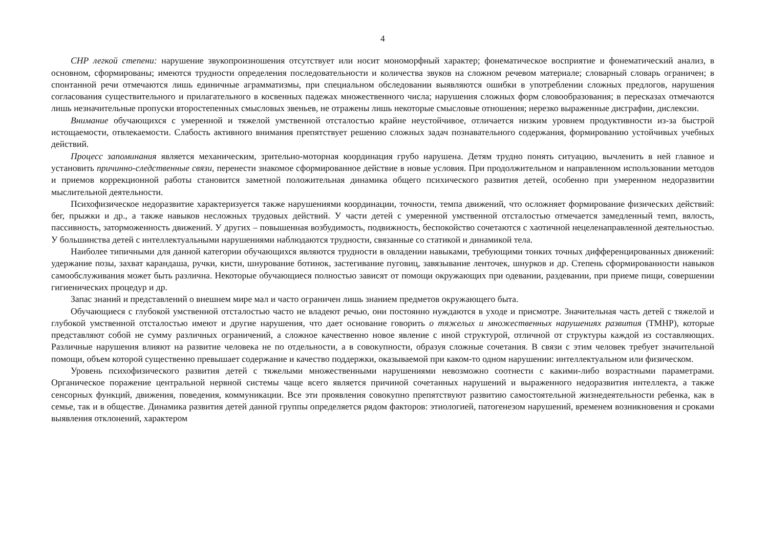4
СНР легкой степени: нарушение звукопроизношения отсутствует или носит мономорфный характер; фонематическое восприятие и фонематический анализ, в основном, сформированы; имеются трудности определения последовательности и количества звуков на сложном речевом материале; словарный словарь ограничен; в спонтанной речи отмечаются лишь единичные аграмматизмы, при специальном обследовании выявляются ошибки в употреблении сложных предлогов, нарушения согласования существительного и прилагательного в косвенных падежах множественного числа; нарушения сложных форм словообразования; в пересказах отмечаются лишь незначительные пропуски второстепенных смысловых звеньев, не отражены лишь некоторые смысловые отношения; нерезко выраженные дисграфии, дислексии.
Внимание обучающихся с умеренной и тяжелой умственной отсталостью крайне неустойчивое, отличается низким уровнем продуктивности из-за быстрой истощаемости, отвлекаемости. Слабость активного внимания препятствует решению сложных задач познавательного содержания, формированию устойчивых учебных действий.
Процесс запоминания является механическим, зрительно-моторная координация грубо нарушена. Детям трудно понять ситуацию, вычленить в ней главное и установить причинно-следственные связи, перенести знакомое сформированное действие в новые условия. При продолжительном и направленном использовании методов и приемов коррекционной работы становится заметной положительная динамика общего психического развития детей, особенно при умеренном недоразвитии мыслительной деятельности.
Психофизическое недоразвитие характеризуется также нарушениями координации, точности, темпа движений, что осложняет формирование физических действий: бег, прыжки и др., а также навыков несложных трудовых действий. У части детей с умеренной умственной отсталостью отмечается замедленный темп, вялость, пассивность, заторможенность движений. У других – повышенная возбудимость, подвижность, беспокойство сочетаются с хаотичной нецеленаправленной деятельностью. У большинства детей с интеллектуальными нарушениями наблюдаются трудности, связанные со статикой и динамикой тела.
Наиболее типичными для данной категории обучающихся являются трудности в овладении навыками, требующими тонких точных дифференцированных движений: удержание позы, захват карандаша, ручки, кисти, шнурование ботинок, застегивание пуговиц, завязывание ленточек, шнурков и др. Степень сформированности навыков самообслуживания может быть различна. Некоторые обучающиеся полностью зависят от помощи окружающих при одевании, раздевании, при приеме пищи, совершении гигиенических процедур и др.
Запас знаний и представлений о внешнем мире мал и часто ограничен лишь знанием предметов окружающего быта.
Обучающиеся с глубокой умственной отсталостью часто не владеют речью, они постоянно нуждаются в уходе и присмотре. Значительная часть детей с тяжелой и глубокой умственной отсталостью имеют и другие нарушения, что дает основание говорить о тяжелых и множественных нарушениях развития (ТМНР), которые представляют собой не сумму различных ограничений, а сложное качественно новое явление с иной структурой, отличной от структуры каждой из составляющих. Различные нарушения влияют на развитие человека не по отдельности, а в совокупности, образуя сложные сочетания. В связи с этим человек требует значительной помощи, объем которой существенно превышает содержание и качество поддержки, оказываемой при каком-то одном нарушении: интеллектуальном или физическом.
Уровень психофизического развития детей с тяжелыми множественными нарушениями невозможно соотнести с какими-либо возрастными параметрами. Органическое поражение центральной нервной системы чаще всего является причиной сочетанных нарушений и выраженного недоразвития интеллекта, а также сенсорных функций, движения, поведения, коммуникации. Все эти проявления совокупно препятствуют развитию самостоятельной жизнедеятельности ребенка, как в семье, так и в обществе. Динамика развития детей данной группы определяется рядом факторов: этиологией, патогенезом нарушений, временем возникновения и сроками выявления отклонений, характером